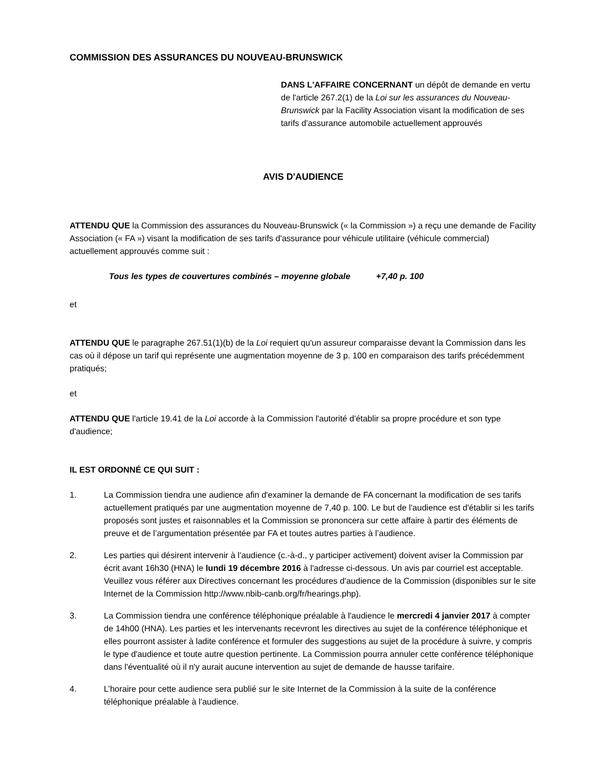COMMISSION DES ASSURANCES DU NOUVEAU-BRUNSWICK
DANS L'AFFAIRE CONCERNANT un dépôt de demande en vertu de l'article 267.2(1) de la Loi sur les assurances du Nouveau-Brunswick par la Facility Association visant la modification de ses tarifs d'assurance automobile actuellement approuvés
AVIS D'AUDIENCE
ATTENDU QUE la Commission des assurances du Nouveau-Brunswick (« la Commission ») a reçu une demande de Facility Association (« FA ») visant la modification de ses tarifs d'assurance pour véhicule utilitaire (véhicule commercial) actuellement approuvés comme suit :
Tous les types de couvertures combinés – moyenne globale +7,40 p. 100
et
ATTENDU QUE le paragraphe 267.51(1)(b) de la Loi requiert qu'un assureur comparaisse devant la Commission dans les cas où il dépose un tarif qui représente une augmentation moyenne de 3 p. 100 en comparaison des tarifs précédemment pratiqués;
et
ATTENDU QUE l'article 19.41 de la Loi accorde à la Commission l'autorité d'établir sa propre procédure et son type d'audience;
IL EST ORDONNÉ CE QUI SUIT :
1. La Commission tiendra une audience afin d'examiner la demande de FA concernant la modification de ses tarifs actuellement pratiqués par une augmentation moyenne de 7,40 p. 100. Le but de l'audience est d'établir si les tarifs proposés sont justes et raisonnables et la Commission se prononcera sur cette affaire à partir des éléments de preuve et de l’argumentation présentée par FA et toutes autres parties à l’audience.
2. Les parties qui désirent intervenir à l’audience (c.-à-d., y participer activement) doivent aviser la Commission par écrit avant 16h30 (HNA) le lundi 19 décembre 2016 à l'adresse ci-dessous. Un avis par courriel est acceptable. Veuillez vous référer aux Directives concernant les procédures d'audience de la Commission (disponibles sur le site Internet de la Commission http://www.nbib-canb.org/fr/hearings.php).
3. La Commission tiendra une conférence téléphonique préalable à l'audience le mercredi 4 janvier 2017 à compter de 14h00 (HNA). Les parties et les intervenants recevront les directives au sujet de la conférence téléphonique et elles pourront assister à ladite conférence et formuler des suggestions au sujet de la procédure à suivre, y compris le type d'audience et toute autre question pertinente. La Commission pourra annuler cette conférence téléphonique dans l'éventualité où il n'y aurait aucune intervention au sujet de demande de hausse tarifaire.
4. L’horaire pour cette audience sera publié sur le site Internet de la Commission à la suite de la conférence téléphonique préalable à l'audience.